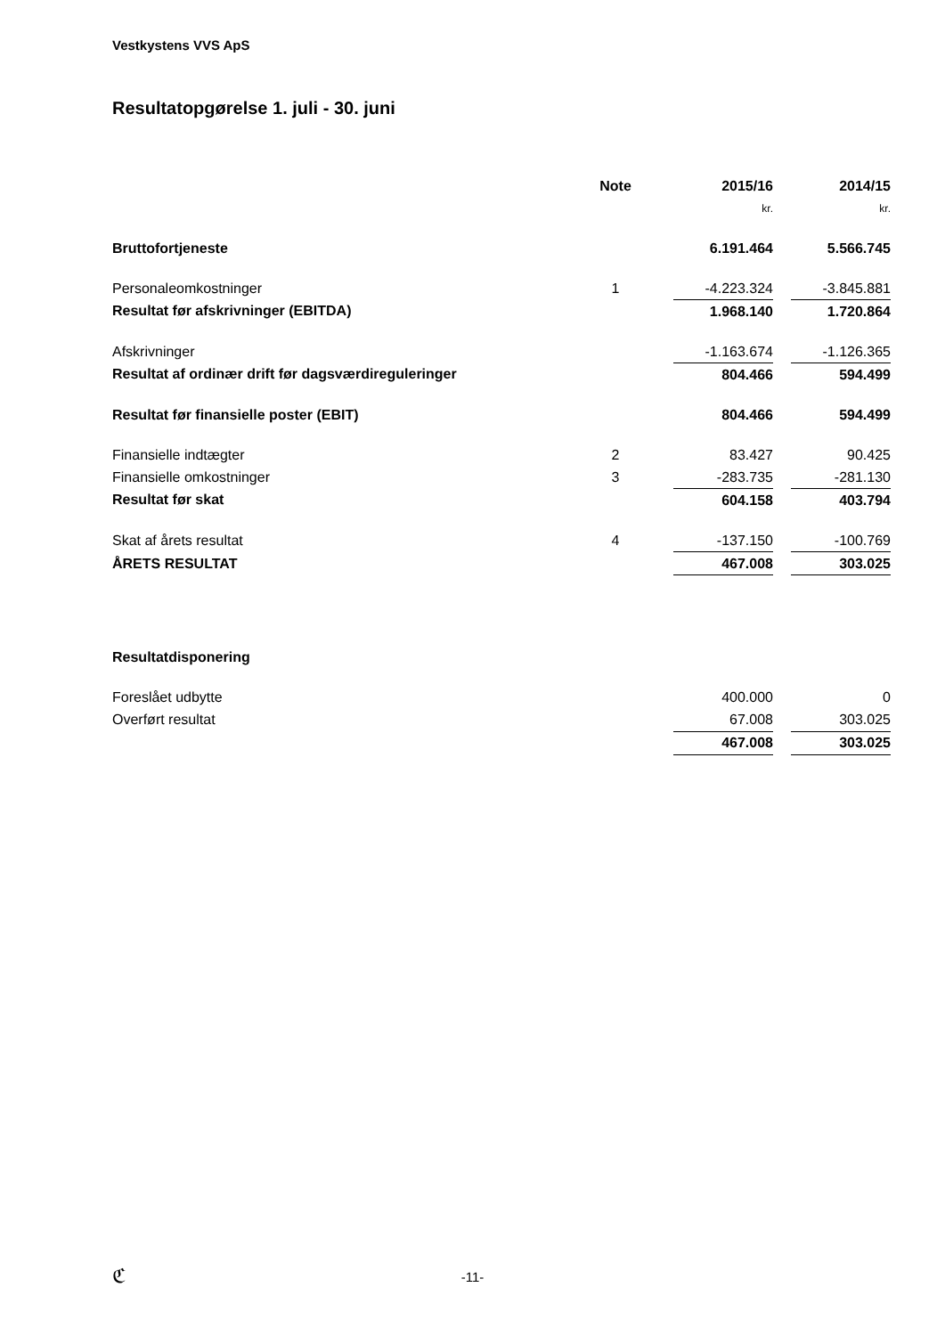Vestkystens VVS ApS
Resultatopgørelse 1. juli - 30. juni
| | Note | | 2015/16 | | 2014/15 |
| --- | --- | --- | --- | --- | --- |
| | | | kr. | | kr. |
| Bruttofortjeneste | | | 6.191.464 | | 5.566.745 |
| Personaleomkostninger | 1 | | -4.223.324 | | -3.845.881 |
| Resultat før afskrivninger (EBITDA) | | | 1.968.140 | | 1.720.864 |
| Afskrivninger | | | -1.163.674 | | -1.126.365 |
| Resultat af ordinær drift før dagsværdireguleringer | | | 804.466 | | 594.499 |
| Resultat før finansielle poster (EBIT) | | | 804.466 | | 594.499 |
| Finansielle indtægter | 2 | | 83.427 | | 90.425 |
| Finansielle omkostninger | 3 | | -283.735 | | -281.130 |
| Resultat før skat | | | 604.158 | | 403.794 |
| Skat af årets resultat | 4 | | -137.150 | | -100.769 |
| ÅRETS RESULTAT | | | 467.008 | | 303.025 |
| Resultatdisponering | | | | | |
| Foreslået udbytte | | | 400.000 | | 0 |
| Overført resultat | | | 67.008 | | 303.025 |
| | | | 467.008 | | 303.025 |
ℭ
-11-